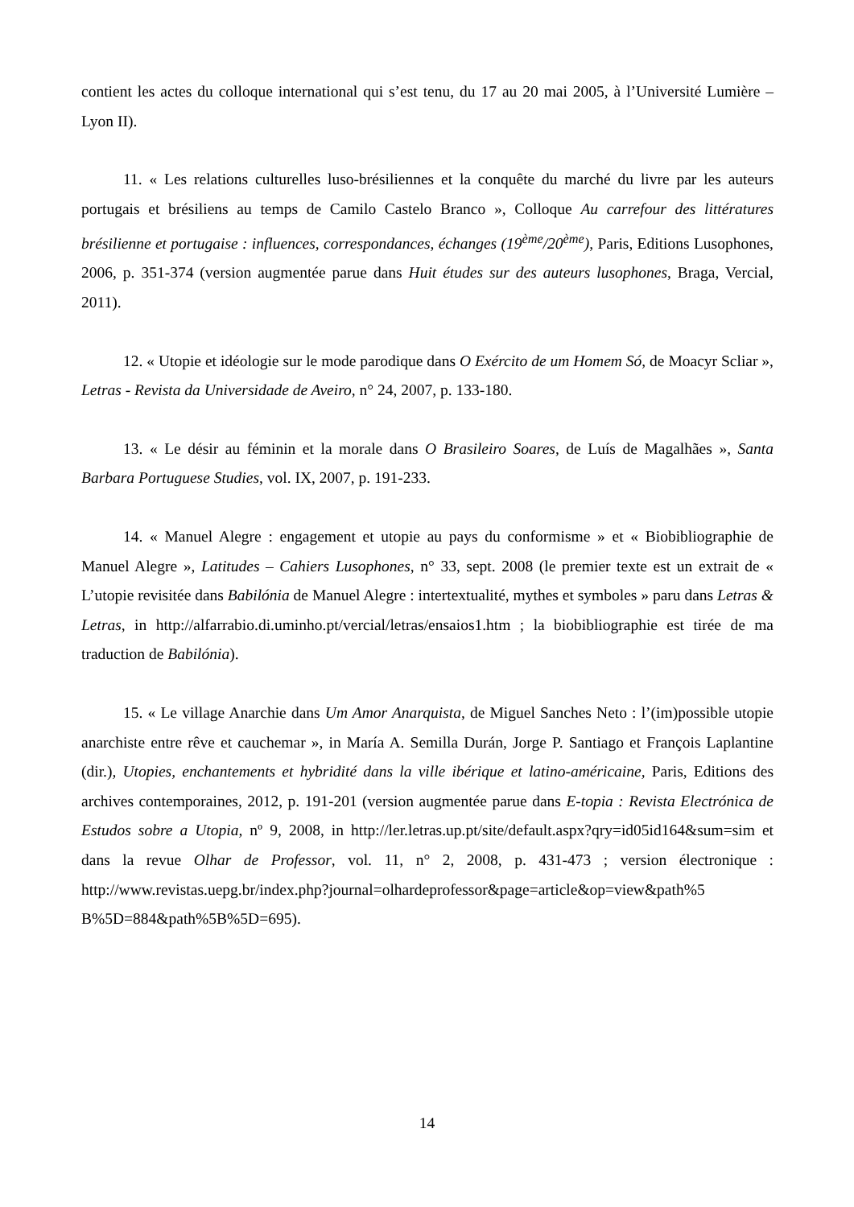contient les actes du colloque international qui s’est tenu, du 17 au 20 mai 2005, à l’Université Lumière – Lyon II).
11. « Les relations culturelles luso-brésiliennes et la conquête du marché du livre par les auteurs portugais et brésiliens au temps de Camilo Castelo Branco », Colloque Au carrefour des littératures brésilienne et portugaise : influences, correspondances, échanges (19<sup>ème</sup>/20<sup>ème</sup>), Paris, Editions Lusophones, 2006, p. 351-374 (version augmentée parue dans Huit études sur des auteurs lusophones, Braga, Vercial, 2011).
12. « Utopie et idéologie sur le mode parodique dans O Exército de um Homem Só, de Moacyr Scliar », Letras - Revista da Universidade de Aveiro, n° 24, 2007, p. 133-180.
13. « Le désir au féminin et la morale dans O Brasileiro Soares, de Luís de Magalhães », Santa Barbara Portuguese Studies, vol. IX, 2007, p. 191-233.
14. « Manuel Alegre : engagement et utopie au pays du conformisme » et « Biobibliographie de Manuel Alegre », Latitudes – Cahiers Lusophones, n° 33, sept. 2008 (le premier texte est un extrait de « L’utopie revisitée dans Babilónia de Manuel Alegre : intertextualité, mythes et symboles » paru dans Letras & Letras, in http://alfarrabio.di.uminho.pt/vercial/letras/ensaios1.htm ; la biobibliographie est tirée de ma traduction de Babilónia).
15. « Le village Anarchie dans Um Amor Anarquista, de Miguel Sanches Neto : l’(im)possible utopie anarchiste entre rêve et cauchemar », in María A. Semilla Durán, Jorge P. Santiago et François Laplantine (dir.), Utopies, enchantements et hybridité dans la ville ibérique et latino-américaine, Paris, Editions des archives contemporaines, 2012, p. 191-201 (version augmentée parue dans E-topia : Revista Electrónica de Estudos sobre a Utopia, nº 9, 2008, in http://ler.letras.up.pt/site/default.aspx?qry=id05id164&sum=sim et dans la revue Olhar de Professor, vol. 11, n° 2, 2008, p. 431-473 ; version électronique : http://www.revistas.uepg.br/index.php?journal=olhardeprofessor&page=article&op=view&path%5 B%5D=884&path%5B%5D=695).
14